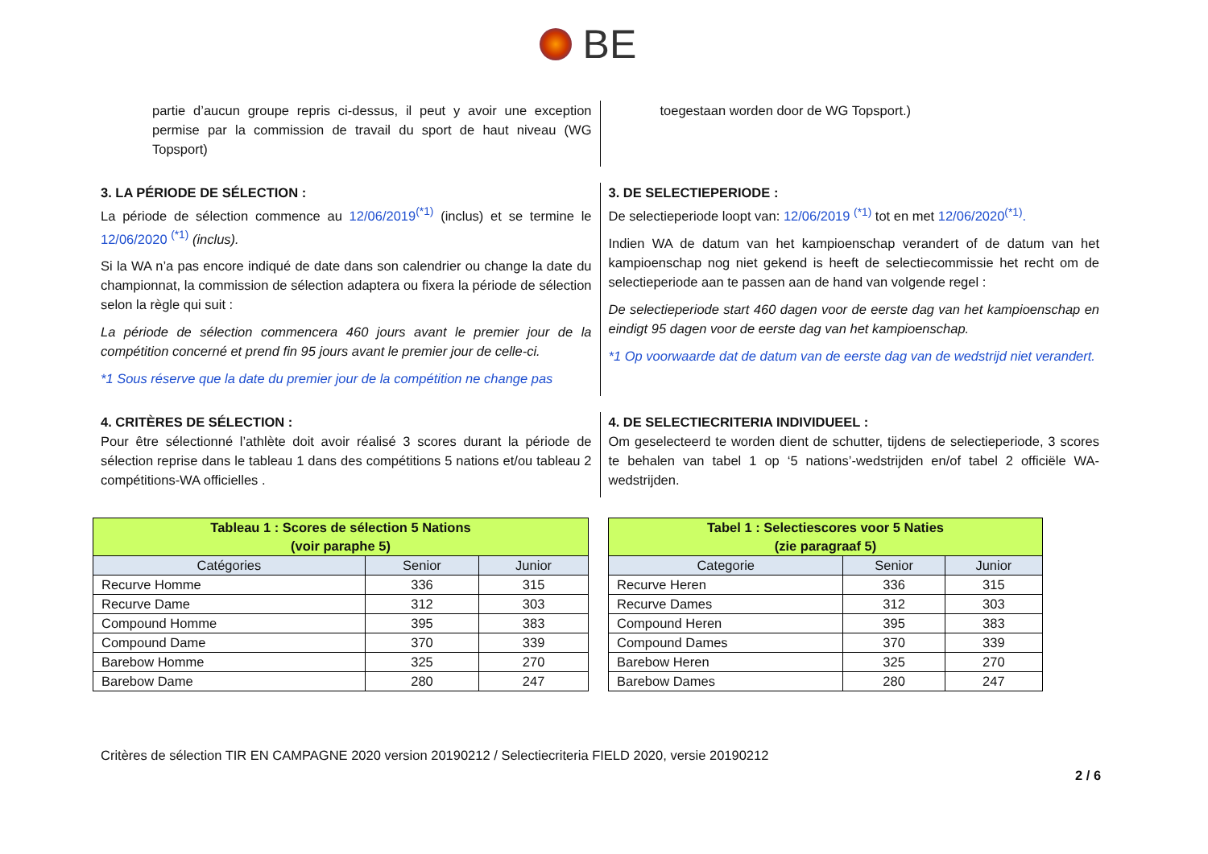BE
partie d’aucun groupe repris ci-dessus, il peut y avoir une exception permise par la commission de travail du sport de haut niveau (WG Topsport)
toegestaan worden door de WG Topsport.)
3. LA PÉRIODE DE SÉLECTION :
La période de sélection commence au 12/06/2019<sup>(*1)</sup> (inclus) et se termine le 12/06/2020 <sup>(*1)</sup> (inclus).
Si la WA n’a pas encore indiqué de date dans son calendrier ou change la date du championnat, la commission de sélection adaptera ou fixera la période de sélection selon la règle qui suit :
La période de sélection commencera 460 jours avant le premier jour de la compétition concerné et prend fin 95 jours avant le premier jour de celle-ci.
*1 Sous réserve que la date du premier jour de la compétition ne change pas
3. DE SELECTIEPERIODE :
De selectieperiode loopt van: 12/06/2019 <sup>(*1)</sup> tot en met 12/06/2020<sup>(*1)</sup>.
Indien WA de datum van het kampioenschap verandert of de datum van het kampioenschap nog niet gekend is heeft de selectiecommissie het recht om de selectieperiode aan te passen aan de hand van volgende regel :
De selectieperiode start 460 dagen voor de eerste dag van het kampioenschap en eindigt 95 dagen voor de eerste dag van het kampioenschap.
*1 Op voorwaarde dat de datum van de eerste dag van de wedstrijd niet verandert.
4. CRITÈRES DE SÉLECTION :
Pour être sélectionné l’athlète doit avoir réalisé 3 scores durant la période de sélection reprise dans le tableau 1 dans des compétitions 5 nations et/ou tableau 2 compétitions-WA officielles .
4. DE SELECTIECRITERIA INDIVIDUEEL :
Om geselecteerd te worden dient de schutter, tijdens de selectieperiode, 3 scores te behalen van tabel 1 op ‘5 nations’-wedstrijden en/of tabel 2 officiële WA-wedstrijden.
| Tableau 1 : Scores de sélection 5 Nations (voir paraphe 5) | | |
| Catégories | Senior | Junior |
| Recurve Homme | 336 | 315 |
| Recurve Dame | 312 | 303 |
| Compound Homme | 395 | 383 |
| Compound Dame | 370 | 339 |
| Barebow Homme | 325 | 270 |
| Barebow Dame | 280 | 247 |
| Tabel 1 : Selectiescores voor 5 Naties (zie paragraaf 5) | | |
| Categorie | Senior | Junior |
| Recurve Heren | 336 | 315 |
| Recurve Dames | 312 | 303 |
| Compound Heren | 395 | 383 |
| Compound Dames | 370 | 339 |
| Barebow Heren | 325 | 270 |
| Barebow Dames | 280 | 247 |
Critères de sélection TIR EN CAMPAGNE 2020 version 20190212 / Selectiecriteria FIELD 2020, versie 20190212
2 / 6